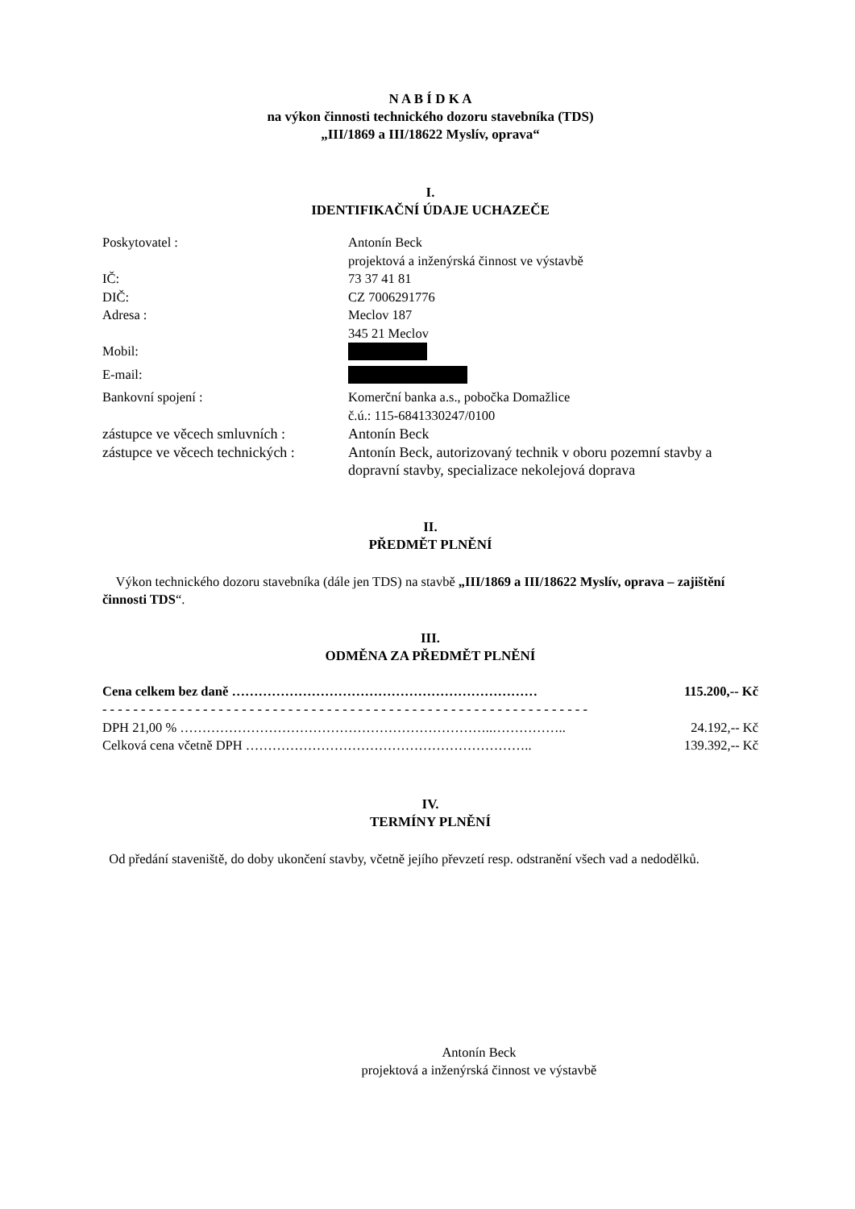N A B Í D K A
na výkon činnosti technického dozoru stavebníka (TDS)
„III/1869 a III/18622 Myslív, oprava“
I.
IDENTIFIKAČNÍ ÚDAJE UCHAZEČE
| Poskytovatel : | Antonín Beck projektová a inženýrská činnost ve výstavbě |
| IČ: | 73 37 41 81 |
| DIČ: | CZ 7006291776 |
| Adresa : | Meclov 187 345 21 Meclov |
| Mobil: | |
| E-mail: | |
| Bankovní spojení : | Komerční banka a.s., pobočka Domažlice č.ú.: 115-6841330247/0100 |
| zástupce ve věcech smluvních : | Antonín Beck |
| zástupce ve věcech technických : | Antonín Beck, autorizovaný technik v oboru pozemní stavby a dopravní stavby, specializace nekolejová doprava |
II.
PŘEDMĚT PLNĚNÍ
Výkon technického dozoru stavebníka (dále jen TDS) na stavbě „III/1869 a III/18622 Myslív, oprava – zajištění činnosti TDS“.
III.
ODMĚNA ZA PŘEDMĚT PLNĚNÍ
| Cena celkem bez daně …………………………………………………………… | 115.200,-- Kč |
| - - - - - - - - - - - - - - - - - - - - - - - - - - - - - - - - - - - - - - - - - - - - - - - - - - - - - - - - - - - - - - - | |
| DPH 21,00 % ……………………………………………………………..…………….. | 24.192,-- Kč |
| Celková cena včetně DPH ……………………………………………………….. | 139.392,-- Kč |
IV.
TERMÍNY PLNĚNÍ
Od předání staveniště, do doby ukončení stavby, včetně jejího převzetí resp. odstranění všech vad a nedodělků.
Antonín Beck
projektová a inženýrská činnost ve výstavbě